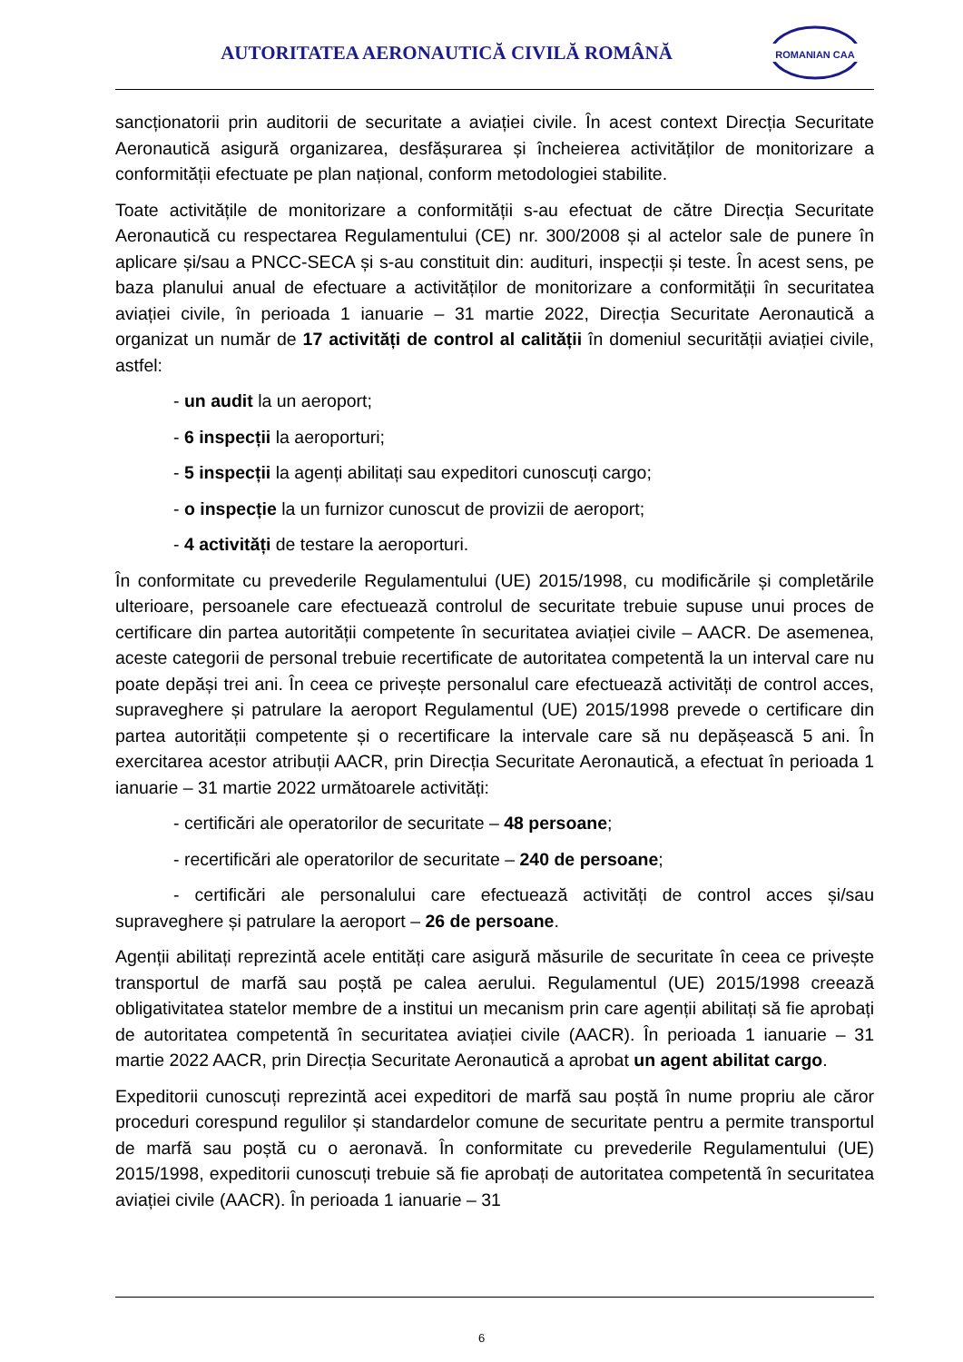AUTORITATEA AERONAUTICĂ CIVILĂ ROMÂNĂ
ROMANIAN CAA
sancționatorii prin auditorii de securitate a aviației civile. În acest context Direcția Securitate Aeronautică asigură organizarea, desfășurarea și încheierea activităților de monitorizare a conformității efectuate pe plan național, conform metodologiei stabilite.
Toate activitățile de monitorizare a conformității s-au efectuat de către Direcția Securitate Aeronautică cu respectarea Regulamentului (CE) nr. 300/2008 și al actelor sale de punere în aplicare și/sau a PNCC-SECA și s-au constituit din: audituri, inspecții și teste. În acest sens, pe baza planului anual de efectuare a activităților de monitorizare a conformității în securitatea aviației civile, în perioada 1 ianuarie – 31 martie 2022, Direcția Securitate Aeronautică a organizat un număr de 17 activități de control al calității în domeniul securității aviației civile, astfel:
- un audit la un aeroport;
- 6 inspecții la aeroporturi;
- 5 inspecții la agenți abilitați sau expeditori cunoscuți cargo;
- o inspecție la un furnizor cunoscut de provizii de aeroport;
- 4 activități de testare la aeroporturi.
În conformitate cu prevederile Regulamentului (UE) 2015/1998, cu modificările și completările ulterioare, persoanele care efectuează controlul de securitate trebuie supuse unui proces de certificare din partea autorității competente în securitatea aviației civile – AACR. De asemenea, aceste categorii de personal trebuie recertificate de autoritatea competentă la un interval care nu poate depăși trei ani. În ceea ce privește personalul care efectuează activități de control acces, supraveghere și patrulare la aeroport Regulamentul (UE) 2015/1998 prevede o certificare din partea autorității competente și o recertificare la intervale care să nu depășească 5 ani. În exercitarea acestor atribuții AACR, prin Direcția Securitate Aeronautică, a efectuat în perioada 1 ianuarie – 31 martie 2022 următoarele activități:
- certificări ale operatorilor de securitate – 48 persoane;
- recertificări ale operatorilor de securitate – 240 de persoane;
- certificări ale personalului care efectuează activități de control acces și/sau supraveghere și patrulare la aeroport – 26 de persoane.
Agenții abilitați reprezintă acele entități care asigură măsurile de securitate în ceea ce privește transportul de marfă sau poștă pe calea aerului. Regulamentul (UE) 2015/1998 creează obligativitatea statelor membre de a institui un mecanism prin care agenții abilitați să fie aprobați de autoritatea competentă în securitatea aviației civile (AACR). În perioada 1 ianuarie – 31 martie 2022 AACR, prin Direcția Securitate Aeronautică a aprobat un agent abilitat cargo.
Expeditorii cunoscuți reprezintă acei expeditori de marfă sau poștă în nume propriu ale căror proceduri corespund regulilor și standardelor comune de securitate pentru a permite transportul de marfă sau poștă cu o aeronavă. În conformitate cu prevederile Regulamentului (UE) 2015/1998, expeditorii cunoscuți trebuie să fie aprobați de autoritatea competentă în securitatea aviației civile (AACR). În perioada 1 ianuarie – 31
6